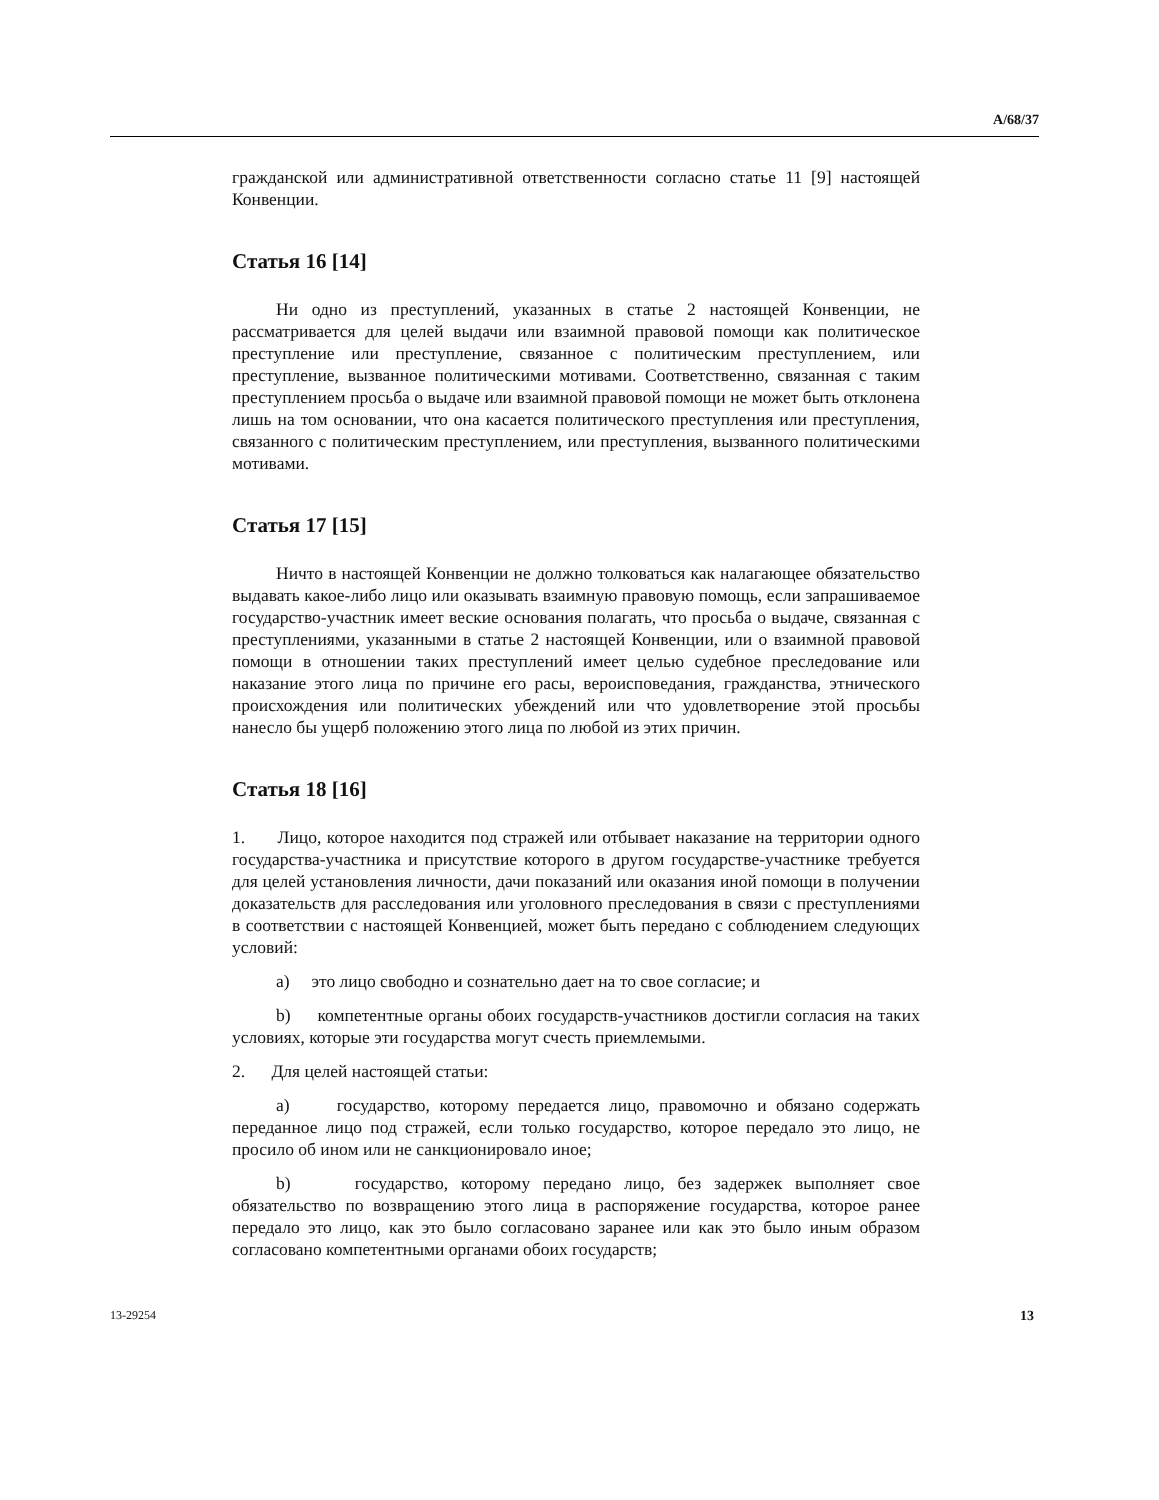A/68/37
гражданской или административной ответственности согласно статье 11 [9] настоящей Конвенции.
Статья 16 [14]
Ни одно из преступлений, указанных в статье 2 настоящей Конвенции, не рассматривается для целей выдачи или взаимной правовой помощи как политическое преступление или преступление, связанное с политическим преступлением, или преступление, вызванное политическими мотивами. Соответственно, связанная с таким преступлением просьба о выдаче или взаимной правовой помощи не может быть отклонена лишь на том основании, что она касается политического преступления или преступления, связанного с политическим преступлением, или преступления, вызванного политическими мотивами.
Статья 17 [15]
Ничто в настоящей Конвенции не должно толковаться как налагающее обязательство выдавать какое-либо лицо или оказывать взаимную правовую помощь, если запрашиваемое государство-участник имеет веские основания полагать, что просьба о выдаче, связанная с преступлениями, указанными в статье 2 настоящей Конвенции, или о взаимной правовой помощи в отношении таких преступлений имеет целью судебное преследование или наказание этого лица по причине его расы, вероисповедания, гражданства, этнического происхождения или политических убеждений или что удовлетворение этой просьбы нанесло бы ущерб положению этого лица по любой из этих причин.
Статья 18 [16]
1. Лицо, которое находится под стражей или отбывает наказание на территории одного государства-участника и присутствие которого в другом государстве-участнике требуется для целей установления личности, дачи показаний или оказания иной помощи в получении доказательств для расследования или уголовного преследования в связи с преступлениями в соответствии с настоящей Конвенцией, может быть передано с соблюдением следующих условий:
a) это лицо свободно и сознательно дает на то свое согласие; и
b) компетентные органы обоих государств-участников достигли согласия на таких условиях, которые эти государства могут счесть приемлемыми.
2. Для целей настоящей статьи:
a) государство, которому передается лицо, правомочно и обязано содержать переданное лицо под стражей, если только государство, которое передало это лицо, не просило об ином или не санкционировало иное;
b) государство, которому передано лицо, без задержек выполняет свое обязательство по возвращению этого лица в распоряжение государства, которое ранее передало это лицо, как это было согласовано заранее или как это было иным образом согласовано компетентными органами обоих государств;
13-29254 13